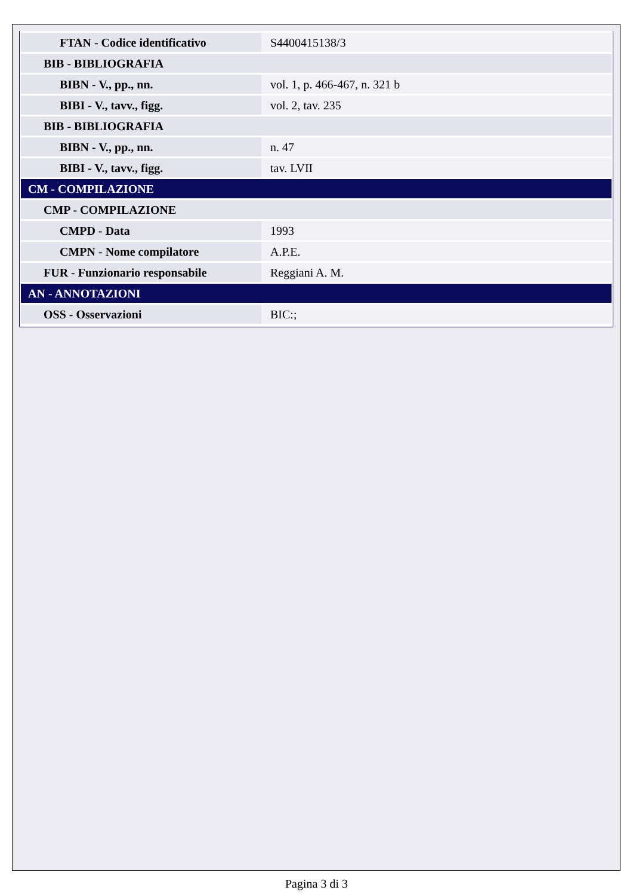| FTAN - Codice identificativo | S4400415138/3 |
| BIB - BIBLIOGRAFIA | |
| BIBN - V., pp., nn. | vol. 1, p. 466-467, n. 321 b |
| BIBI - V., tavv., figg. | vol. 2, tav. 235 |
| BIB - BIBLIOGRAFIA | |
| BIBN - V., pp., nn. | n. 47 |
| BIBI - V., tavv., figg. | tav. LVII |
| CM - COMPILAZIONE | |
| CMP - COMPILAZIONE | |
| CMPD - Data | 1993 |
| CMPN - Nome compilatore | A.P.E. |
| FUR - Funzionario responsabile | Reggiani A. M. |
| AN - ANNOTAZIONI | |
| OSS - Osservazioni | BIC:; |
Pagina 3 di 3